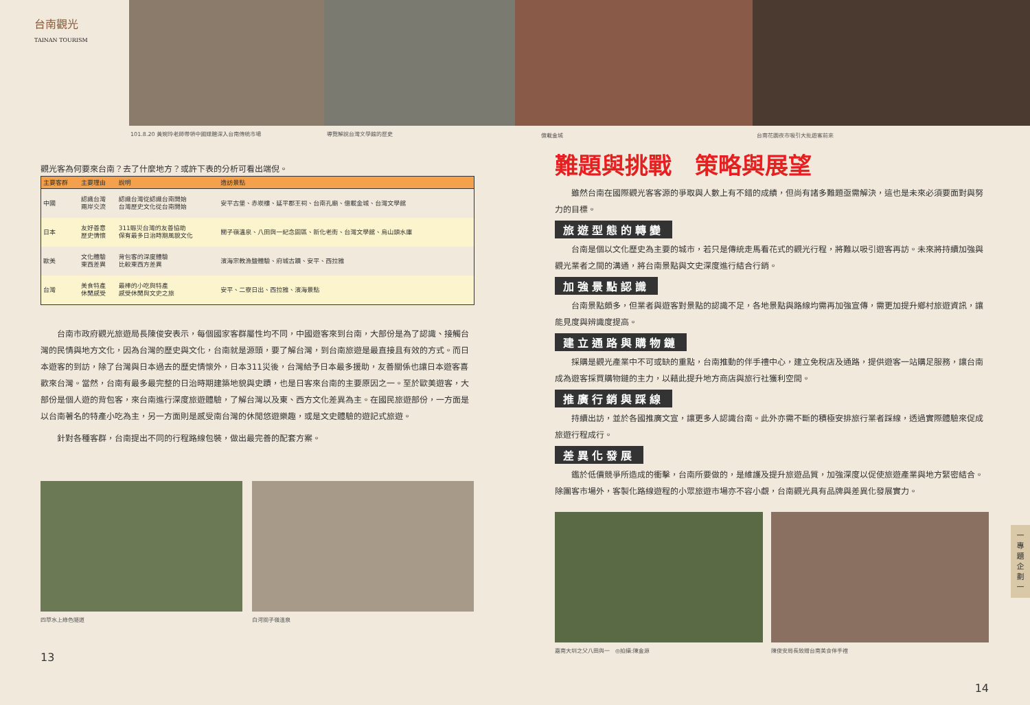台南觀光
TAINAN TOURISM
101.8.20 黃婉玲老師帶領中國媒體深入台南傳統市場 導覽解說台灣文學館的歷史
觀光客為何要來台南？去了什麼地方？或許下表的分析可看出端倪。
| 主要客群 | 主要理由 | 說明 | 造訪景點 |
| --- | --- | --- | --- |
| 中國 | 認識台灣 兩岸交流 | 認識台灣從認識台南開始 台灣歷史文化從台南開始 | 安平古堡、赤崁樓、延平郡王祠、台南孔廟、億載金城、台灣文學館 |
| 日本 | 友好善意 歷史情懷 | 311賑災台灣的友善協助 保有最多日治時期風貌文化 | 關子嶺溫泉、八田與一紀念園區、新化老街、台灣文學館、烏山頭水庫 |
| 歐美 | 文化體驗 東西差異 | 背包客的深度體驗 比較東西方差異 | 濱海宗教漁鹽體驗、府城古蹟、安平、西拉雅 |
| 台灣 | 美食特產 休閒感受 | 最棒的小吃與特產 感受休閒與文史之旅 | 安平、二寮日出、西拉雅、濱海景點 |
台南市政府觀光旅遊局長陳俊安表示，每個國家客群屬性均不同，中國遊客來到台南，大部份是為了認識、接觸台灣的民情與地方文化，因為台灣的歷史與文化，台南就是源頭，要了解台灣，到台南旅遊是最直接且有效的方式。而日本遊客的到訪，除了台灣與日本過去的歷史情懷外，日本311災後，台灣給予日本最多援助，友善關係也讓日本遊客喜歡來台灣。當然，台南有最多最完整的日治時期建築地貌與史蹟，也是日客來台南的主要原因之一。至於歐美遊客，大部份是個人遊的背包客，來台南進行深度旅遊體驗，了解台灣以及東、西方文化差異為主。在國民旅遊部份，一方面是以台南著名的特產小吃為主，另一方面則是感受南台灣的休閒悠遊樂趣，或是文史體驗的遊記式旅遊。
針對各種客群，台南提出不同的行程路線包裝，做出最完善的配套方案。
四草水上綠色隧道 白河關子嶺溫泉
13
億載金城 台南花園夜市吸引大批遊客前來
難題與挑戰　策略與展望
雖然台南在國際觀光客客源的爭取與人數上有不錯的成績，但尚有諸多難題亟需解決，這也是未來必須要面對與努力的目標。
旅遊型態的轉變
台南是個以文化歷史為主要的城市，若只是傳統走馬看花式的觀光行程，將難以吸引遊客再訪。未來將持續加強與觀光業者之間的溝通，將台南景點與文史深度進行結合行銷。
加強景點認識
台南景點頗多，但業者與遊客對景點的認識不足，各地景點與路線均需再加強宣傳，需更加提升鄉村旅遊資訊，讓能見度與辨識度提高。
建立通路與購物鏈
採購是觀光產業中不可或缺的重點，台南推動的伴手禮中心，建立免稅店及通路，提供遊客一站購足服務，讓台南成為遊客採買購物鏈的主力，以藉此提升地方商店與旅行社獲利空間。
推廣行銷與踩線
持續出訪，並於各國推廣文宣，讓更多人認識台南。此外亦需不斷的積極安排旅行業者踩線，透過實際體驗來促成旅遊行程成行。
差異化發展
鑑於低價競爭所造成的衝擊，台南所要做的，是維護及提升旅遊品質，加強深度以促使旅遊產業與地方緊密結合。除團客市場外，客製化路線遊程的小眾旅遊市場亦不容小覷，台南觀光具有品牌與差異化發展實力。
嘉南大圳之父八田與一　◎拍攝:陳金源 陳俊安局長致贈台南美食伴手禮
14
一
專
題
企
劃
一